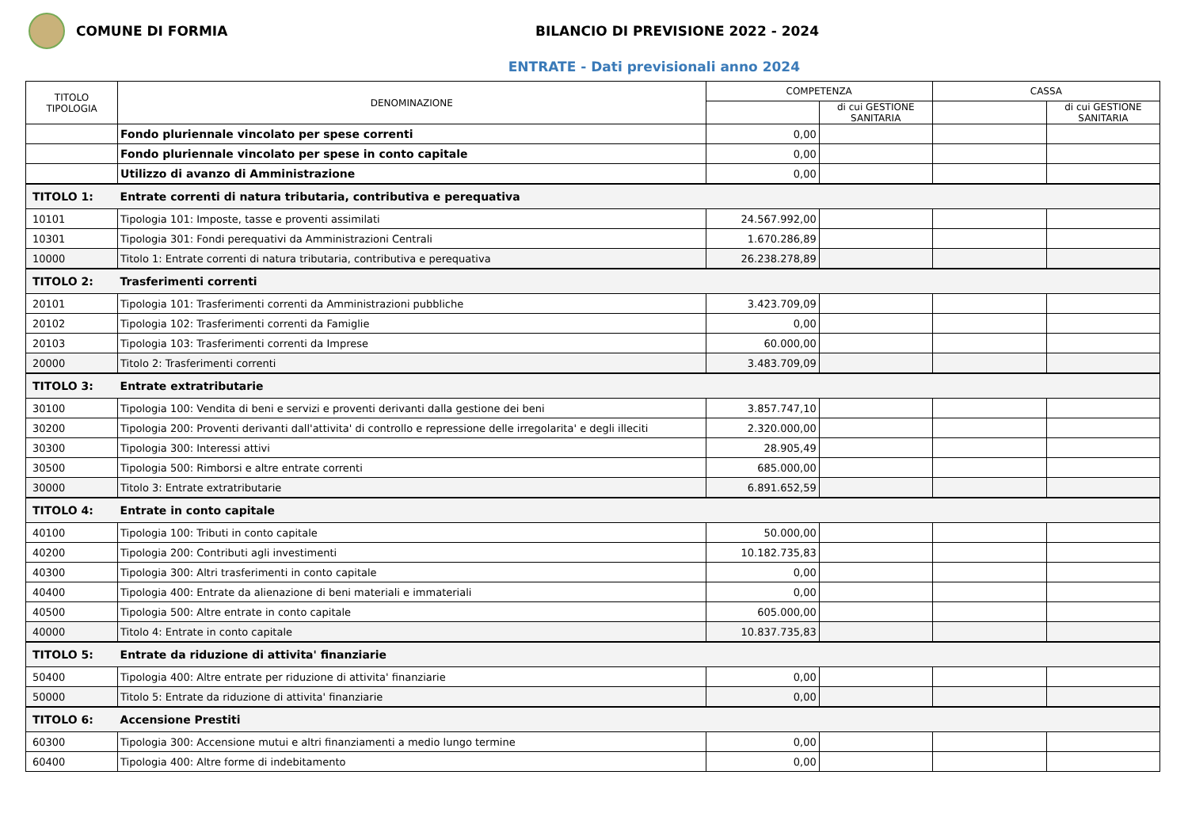COMUNE DI FORMIA
BILANCIO DI PREVISIONE 2022 - 2024
ENTRATE - Dati previsionali anno 2024
| TITOLO TIPOLOGIA | DENOMINAZIONE | COMPETENZA | | CASSA | |
| --- | --- | --- | --- | --- | --- |
| | | | di cui GESTIONE SANITARIA | | di cui GESTIONE SANITARIA |
| | Fondo pluriennale vincolato per spese correnti | 0,00 | | | |
| | Fondo pluriennale vincolato per spese in conto capitale | 0,00 | | | |
| | Utilizzo di avanzo di Amministrazione | 0,00 | | | |
| TITOLO 1: | Entrate correnti di natura tributaria, contributiva e perequativa | | | | |
| 10101 | Tipologia 101: Imposte, tasse e proventi assimilati | 24.567.992,00 | | | |
| 10301 | Tipologia 301: Fondi perequativi da Amministrazioni Centrali | 1.670.286,89 | | | |
| 10000 | Titolo 1: Entrate correnti di natura tributaria, contributiva e perequativa | 26.238.278,89 | | | |
| TITOLO 2: | Trasferimenti correnti | | | | |
| 20101 | Tipologia 101: Trasferimenti correnti da Amministrazioni pubbliche | 3.423.709,09 | | | |
| 20102 | Tipologia 102: Trasferimenti correnti da Famiglie | 0,00 | | | |
| 20103 | Tipologia 103: Trasferimenti correnti da Imprese | 60.000,00 | | | |
| 20000 | Titolo 2: Trasferimenti correnti | 3.483.709,09 | | | |
| TITOLO 3: | Entrate extratributarie | | | | |
| 30100 | Tipologia 100: Vendita di beni e servizi e proventi derivanti dalla gestione dei beni | 3.857.747,10 | | | |
| 30200 | Tipologia 200: Proventi derivanti dall'attivita' di controllo e repressione delle irregolarita' e degli illeciti | 2.320.000,00 | | | |
| 30300 | Tipologia 300: Interessi attivi | 28.905,49 | | | |
| 30500 | Tipologia 500: Rimborsi e altre entrate correnti | 685.000,00 | | | |
| 30000 | Titolo 3: Entrate extratributarie | 6.891.652,59 | | | |
| TITOLO 4: | Entrate in conto capitale | | | | |
| 40100 | Tipologia 100: Tributi in conto capitale | 50.000,00 | | | |
| 40200 | Tipologia 200: Contributi agli investimenti | 10.182.735,83 | | | |
| 40300 | Tipologia 300: Altri trasferimenti in conto capitale | 0,00 | | | |
| 40400 | Tipologia 400: Entrate da alienazione di beni materiali e immateriali | 0,00 | | | |
| 40500 | Tipologia 500: Altre entrate in conto capitale | 605.000,00 | | | |
| 40000 | Titolo 4: Entrate in conto capitale | 10.837.735,83 | | | |
| TITOLO 5: | Entrate da riduzione di attivita' finanziarie | | | | |
| 50400 | Tipologia 400: Altre entrate per riduzione di attivita' finanziarie | 0,00 | | | |
| 50000 | Titolo 5: Entrate da riduzione di attivita' finanziarie | 0,00 | | | |
| TITOLO 6: | Accensione Prestiti | | | | |
| 60300 | Tipologia 300: Accensione mutui e altri finanziamenti a medio lungo termine | 0,00 | | | |
| 60400 | Tipologia 400: Altre forme di indebitamento | 0,00 | | | |